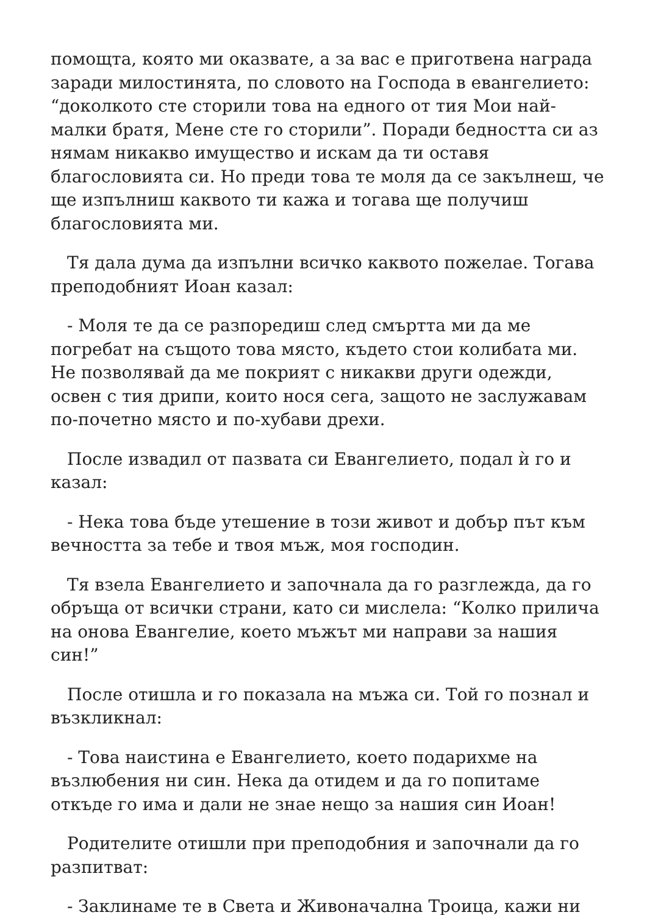помощта, която ми оказвате, а за вас е приготвена награда заради милостинята, по словото на Господа в евангелието: “доколкото сте сторили това на едного от тия Мои най-малки братя, Мене сте го сторили”. Поради бедността си аз нямам никакво имущество и искам да ти оставя благословията си. Но преди това те моля да се закълнеш, че ще изпълниш каквото ти кажа и тогава ще получиш благословията ми.
Тя дала дума да изпълни всичко каквото пожелае. Тогава преподобният Иоан казал:
- Моля те да се разпоредиш след смъртта ми да ме погребат на същото това място, където стои колибата ми. Не позволявай да ме покрият с никакви други одежди, освен с тия дрипи, които нося сега, защото не заслужавам по-почетно място и по-хубави дрехи.
После извадил от пазвата си Евангелието, подал ѝ го и казал:
- Нека това бъде утешение в този живот и добър път към вечността за тебе и твоя мъж, моя господин.
Тя взела Евангелието и започнала да го разглежда, да го обръща от всички страни, като си мислела: “Колко прилича на онова Евангелие, което мъжът ми направи за нашия син!”
После отишла и го показала на мъжа си. Той го познал и възкликнал:
- Това наистина е Евангелието, което подарихме на възлюбения ни син. Нека да отидем и да го попитаме откъде го има и дали не знае нещо за нашия син Иоан!
Родителите отишли при преподобния и започнали да го разпитват:
- Заклинаме те в Света и Живоначална Троица, кажи ни